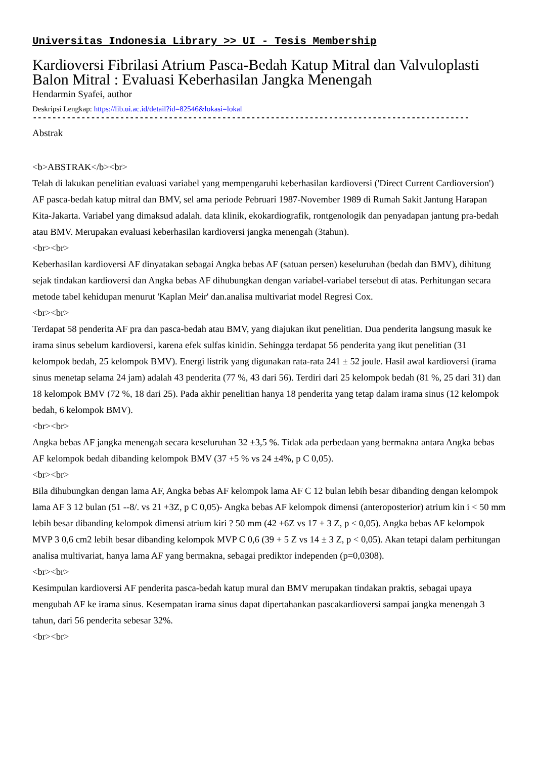Universitas Indonesia Library >> UI - Tesis Membership
Kardioversi Fibrilasi Atrium Pasca-Bedah Katup Mitral dan Valvuloplasti Balon Mitral : Evaluasi Keberhasilan Jangka Menengah
Hendarmin Syafei, author
Deskripsi Lengkap: https://lib.ui.ac.id/detail?id=82546&lokasi=lokal
------------------------------------------------------------------------------------------
Abstrak
<b>ABSTRAK</b><br>
Telah di lakukan penelitian evaluasi variabel yang mempengaruhi keberhasilan kardioversi ('Direct Current Cardioversion') AF pasca-bedah katup mitral dan BMV, sel ama periode Pebruari 1987-November 1989 di Rumah Sakit Jantung Harapan Kita-Jakarta. Variabel yang dimaksud adalah. data klinik, ekokardiografik, rontgenologik dan penyadapan jantung pra-bedah atau BMV. Merupakan evaluasi keberhasilan kardioversi jangka menengah (3tahun).
<br><br>
Keberhasilan kardioversi AF dinyatakan sebagai Angka bebas AF (satuan persen) keseluruhan (bedah dan BMV), dihitung sejak tindakan kardioversi dan Angka bebas AF dihubungkan dengan variabel-variabel tersebut di atas. Perhitungan secara metode tabel kehidupan menurut 'Kaplan Meir' dan.analisa multivariat model Regresi Cox.
<br><br>
Terdapat 58 penderita AF pra dan pasca-bedah atau BMV, yang diajukan ikut penelitian. Dua penderita langsung masuk ke irama sinus sebelum kardioversi, karena efek sulfas kinidin. Sehingga terdapat 56 penderita yang ikut penelitian (31 kelompok bedah, 25 kelompok BMV). Energi listrik yang digunakan rata-rata 241 ± 52 joule. Hasil awal kardioversi (irama sinus menetap selama 24 jam) adalah 43 penderita (77 %, 43 dari 56). Terdiri dari 25 kelompok bedah (81 %, 25 dari 31) dan 18 kelompok BMV (72 %, 18 dari 25). Pada akhir penelitian hanya 18 penderita yang tetap dalam irama sinus (12 kelompok bedah, 6 kelompok BMV).
<br><br>
Angka bebas AF jangka menengah secara keseluruhan 32 ±3,5 %. Tidak ada perbedaan yang bermakna antara Angka bebas AF kelompok bedah dibanding kelompok BMV (37 +5 % vs 24 ±4%, p C 0,05).
<br><br>
Bila dihubungkan dengan lama AF, Angka bebas AF kelompok lama AF C 12 bulan lebih besar dibanding dengan kelompok lama AF 3 12 bulan (51 --8/. vs 21 +3Z, p C 0,05)- Angka bebas AF kelompok dimensi (anteroposterior) atrium kin i < 50 mm lebih besar dibanding kelompok dimensi atrium kiri ? 50 mm (42 +6Z vs 17 + 3 Z, p < 0,05). Angka bebas AF kelompok MVP 3 0,6 cm2 lebih besar dibanding kelompok MVP C 0,6 (39 + 5 Z vs 14 ± 3 Z, p < 0,05). Akan tetapi dalam perhitungan analisa multivariat, hanya lama AF yang bermakna, sebagai prediktor independen (p=0,0308).
<br><br>
Kesimpulan kardioversi AF penderita pasca-bedah katup mural dan BMV merupakan tindakan praktis, sebagai upaya mengubah AF ke irama sinus. Kesempatan irama sinus dapat dipertahankan pascakardioversi sampai jangka menengah 3 tahun, dari 56 penderita sebesar 32%.
<br><br>